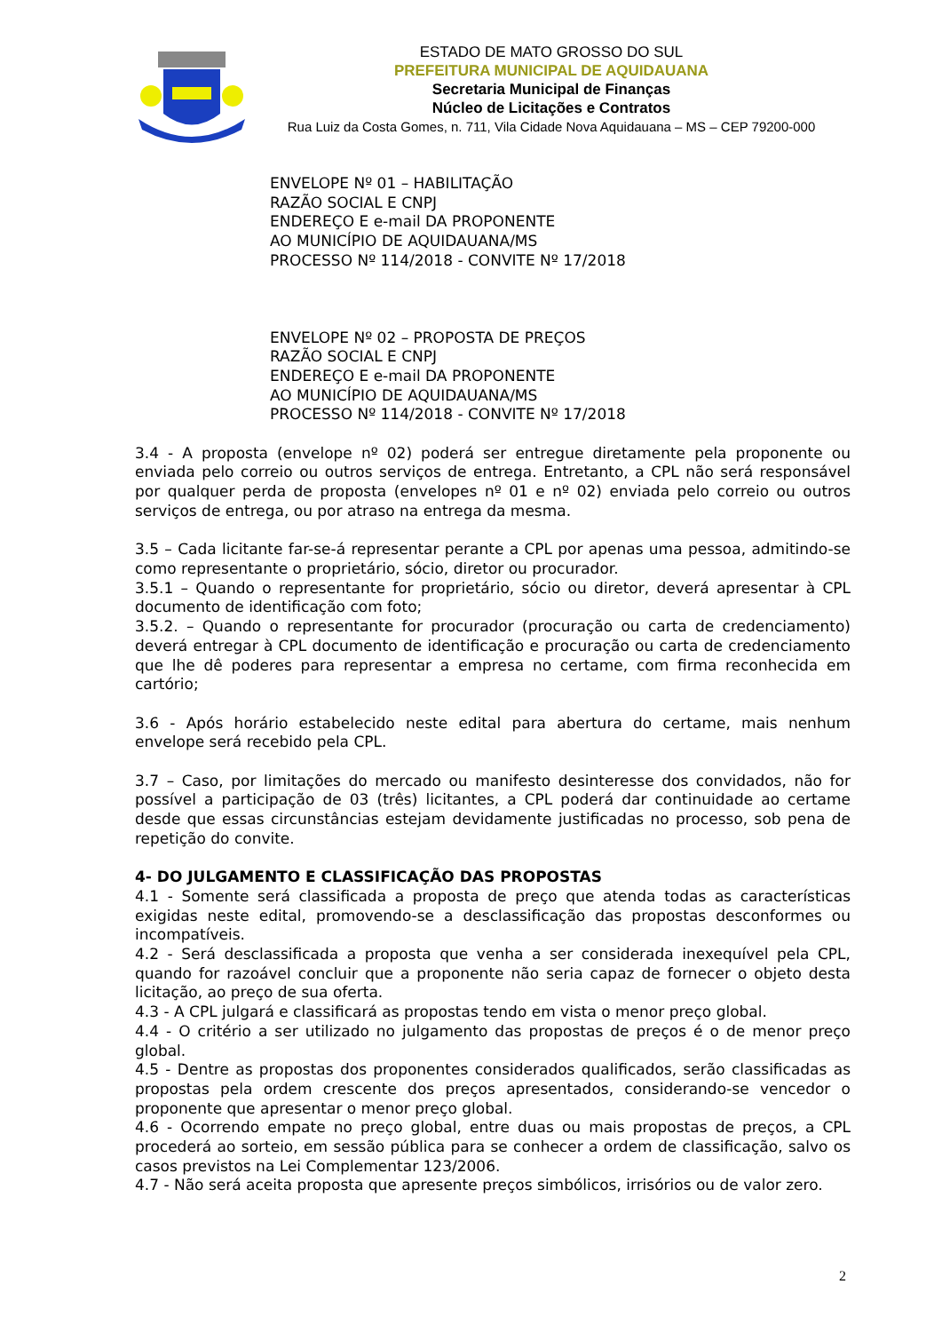ESTADO DE MATO GROSSO DO SUL
PREFEITURA MUNICIPAL DE AQUIDAUANA
Secretaria Municipal de Finanças
Núcleo de Licitações e Contratos
Rua Luiz da Costa Gomes, n. 711, Vila Cidade Nova Aquidauana – MS – CEP 79200-000
ENVELOPE Nº 01 – HABILITAÇÃO
RAZÃO SOCIAL E CNPJ
ENDEREÇO E e-mail DA PROPONENTE
AO MUNICÍPIO DE AQUIDAUANA/MS
PROCESSO Nº 114/2018 - CONVITE Nº 17/2018
ENVELOPE Nº 02 – PROPOSTA DE PREÇOS
RAZÃO SOCIAL E CNPJ
ENDEREÇO E e-mail DA PROPONENTE
AO MUNICÍPIO DE AQUIDAUANA/MS
PROCESSO Nº 114/2018 - CONVITE Nº 17/2018
3.4 - A proposta (envelope nº 02) poderá ser entregue diretamente pela proponente ou enviada pelo correio ou outros serviços de entrega. Entretanto, a CPL não será responsável por qualquer perda de proposta (envelopes nº 01 e nº 02) enviada pelo correio ou outros serviços de entrega, ou por atraso na entrega da mesma.
3.5 – Cada licitante far-se-á representar perante a CPL por apenas uma pessoa, admitindo-se como representante o proprietário, sócio, diretor ou procurador.
3.5.1 – Quando o representante for proprietário, sócio ou diretor, deverá apresentar à CPL documento de identificação com foto;
3.5.2. – Quando o representante for procurador (procuração ou carta de credenciamento) deverá entregar à CPL documento de identificação e procuração ou carta de credenciamento que lhe dê poderes para representar a empresa no certame, com firma reconhecida em cartório;
3.6 - Após horário estabelecido neste edital para abertura do certame, mais nenhum envelope será recebido pela CPL.
3.7 – Caso, por limitações do mercado ou manifesto desinteresse dos convidados, não for possível a participação de 03 (três) licitantes, a CPL poderá dar continuidade ao certame desde que essas circunstâncias estejam devidamente justificadas no processo, sob pena de repetição do convite.
4- DO JULGAMENTO E CLASSIFICAÇÃO DAS PROPOSTAS
4.1 - Somente será classificada a proposta de preço que atenda todas as características exigidas neste edital, promovendo-se a desclassificação das propostas desconformes ou incompatíveis.
4.2 - Será desclassificada a proposta que venha a ser considerada inexequível pela CPL, quando for razoável concluir que a proponente não seria capaz de fornecer o objeto desta licitação, ao preço de sua oferta.
4.3 - A CPL julgará e classificará as propostas tendo em vista o menor preço global.
4.4 - O critério a ser utilizado no julgamento das propostas de preços é o de menor preço global.
4.5 - Dentre as propostas dos proponentes considerados qualificados, serão classificadas as propostas pela ordem crescente dos preços apresentados, considerando-se vencedor o proponente que apresentar o menor preço global.
4.6 - Ocorrendo empate no preço global, entre duas ou mais propostas de preços, a CPL procederá ao sorteio, em sessão pública para se conhecer a ordem de classificação, salvo os casos previstos na Lei Complementar 123/2006.
4.7 - Não será aceita proposta que apresente preços simbólicos, irrisórios ou de valor zero.
2